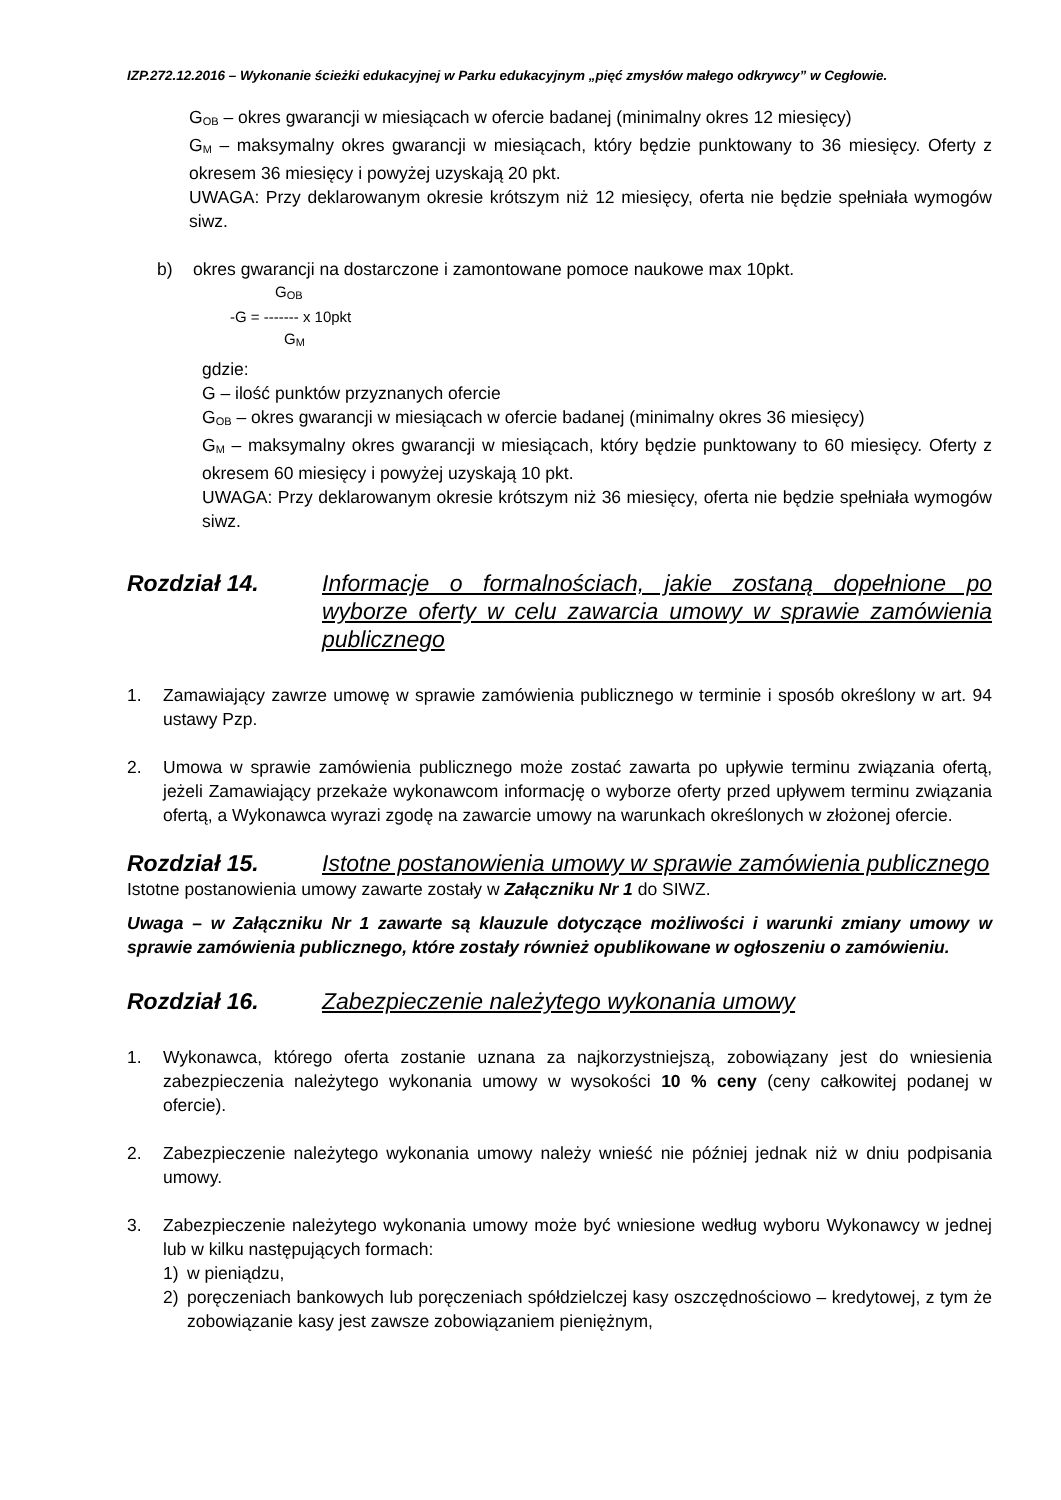IZP.272.12.2016 – Wykonanie ścieżki edukacyjnej w Parku edukacyjnym „pięć zmysłów małego odkrywcy” w Cegłowie.
G<sub>OB</sub> – okres gwarancji w miesiącach w ofercie badanej (minimalny okres 12 miesięcy)
G<sub>M</sub> – maksymalny okres gwarancji w miesiącach, który będzie punktowany to 36 miesięcy. Oferty z okresem 36 miesięcy i powyżej uzyskają 20 pkt.
UWAGA: Przy deklarowanym okresie krótszym niż 12 miesięcy, oferta nie będzie spełniała wymogów siwz.
b) okres gwarancji na dostarczone i zamontowane pomoce naukowe max 10pkt.
G<sub>OB</sub>
-G = ------- x 10pkt
G<sub>M</sub>
gdzie:
G – ilość punktów przyznanych ofercie
G<sub>OB</sub> – okres gwarancji w miesiącach w ofercie badanej (minimalny okres 36 miesięcy)
G<sub>M</sub> – maksymalny okres gwarancji w miesiącach, który będzie punktowany to 60 miesięcy. Oferty z okresem 60 miesięcy i powyżej uzyskają 10 pkt.
UWAGA: Przy deklarowanym okresie krótszym niż 36 miesięcy, oferta nie będzie spełniała wymogów siwz.
Rozdział 14. Informacje o formalnościach, jakie zostaną dopełnione po wyborze oferty w celu zawarcia umowy w sprawie zamówienia publicznego
1. Zamawiający zawrze umowę w sprawie zamówienia publicznego w terminie i sposób określony w art. 94 ustawy Pzp.
2. Umowa w sprawie zamówienia publicznego może zostać zawarta po upływie terminu związania ofertą, jeżeli Zamawiający przekaże wykonawcom informację o wyborze oferty przed upływem terminu związania ofertą, a Wykonawca wyrazi zgodę na zawarcie umowy na warunkach określonych w złożonej ofercie.
Rozdział 15. Istotne postanowienia umowy w sprawie zamówienia publicznego
Istotne postanowienia umowy zawarte zostały w Załączniku Nr 1 do SIWZ.
Uwaga – w Załączniku Nr 1 zawarte są klauzule dotyczące możliwości i warunki zmiany umowy w sprawie zamówienia publicznego, które zostały również opublikowane w ogłoszeniu o zamówieniu.
Rozdział 16. Zabezpieczenie należytego wykonania umowy
1. Wykonawca, którego oferta zostanie uznana za najkorzystniejszą, zobowiązany jest do wniesienia zabezpieczenia należytego wykonania umowy w wysokości 10 % ceny (ceny całkowitej podanej w ofercie).
2. Zabezpieczenie należytego wykonania umowy należy wnieść nie później jednak niż w dniu podpisania umowy.
3. Zabezpieczenie należytego wykonania umowy może być wniesione według wyboru Wykonawcy w jednej lub w kilku następujących formach:
1) w pieniądzu,
2) poręczeniach bankowych lub poręczeniach spółdzielczej kasy oszczędnościowo – kredytowej, z tym że zobowiązanie kasy jest zawsze zobowiązaniem pieniężnym,